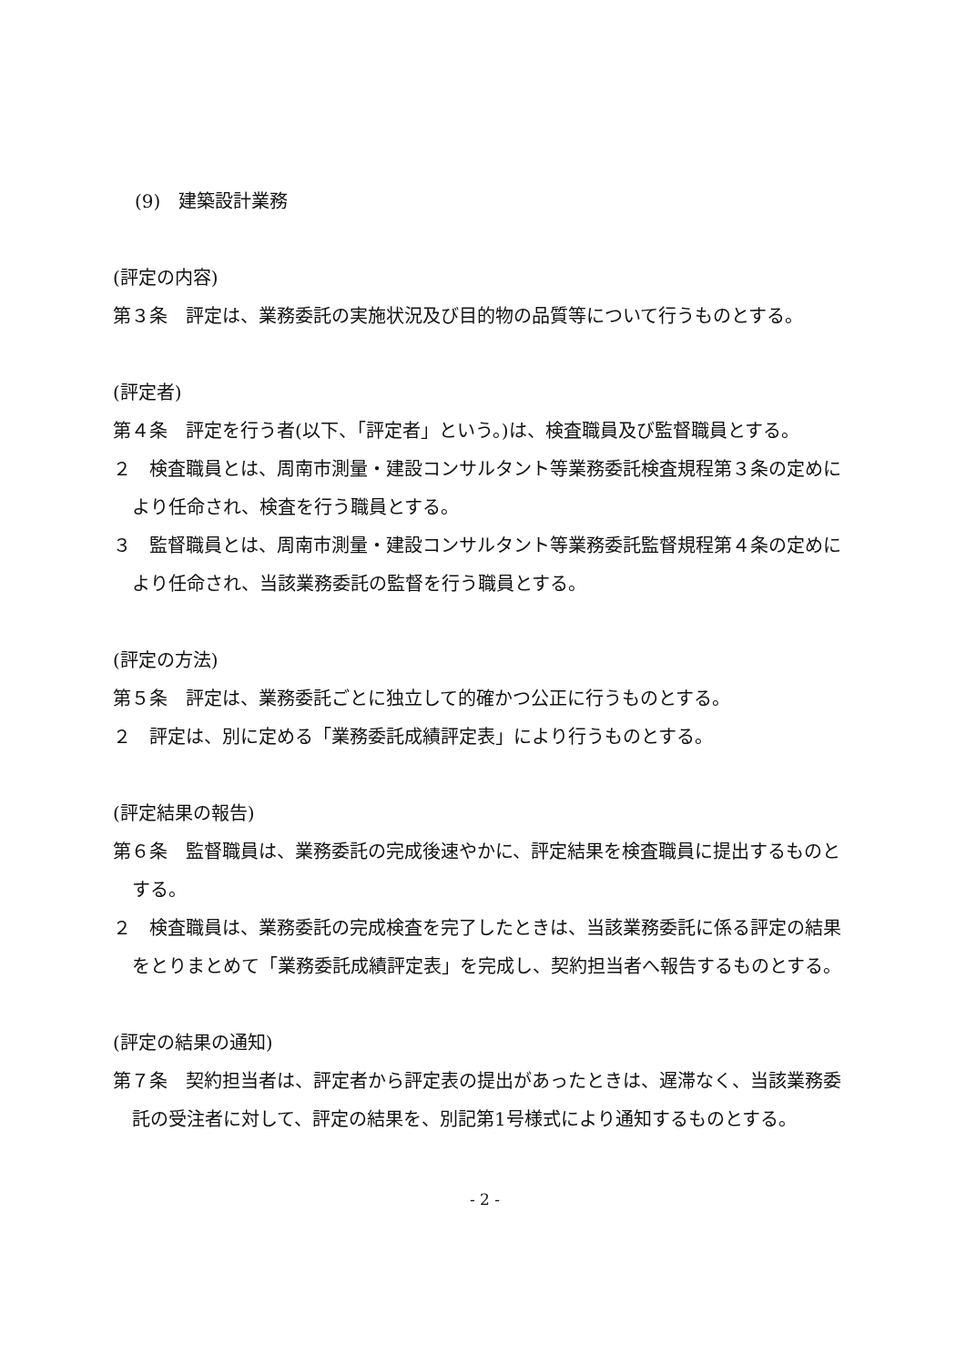(9)　建築設計業務
(評定の内容)
第３条　評定は、業務委託の実施状況及び目的物の品質等について行うものとする。
(評定者)
第４条　評定を行う者(以下、「評定者」という。)は、検査職員及び監督職員とする。
２　検査職員とは、周南市測量・建設コンサルタント等業務委託検査規程第３条の定めにより任命され、検査を行う職員とする。
３　監督職員とは、周南市測量・建設コンサルタント等業務委託監督規程第４条の定めにより任命され、当該業務委託の監督を行う職員とする。
(評定の方法)
第５条　評定は、業務委託ごとに独立して的確かつ公正に行うものとする。
２　評定は、別に定める「業務委託成績評定表」により行うものとする。
(評定結果の報告)
第６条　監督職員は、業務委託の完成後速やかに、評定結果を検査職員に提出するものとする。
２　検査職員は、業務委託の完成検査を完了したときは、当該業務委託に係る評定の結果をとりまとめて「業務委託成績評定表」を完成し、契約担当者へ報告するものとする。
(評定の結果の通知)
第７条　契約担当者は、評定者から評定表の提出があったときは、遅滞なく、当該業務委託の受注者に対して、評定の結果を、別記第1号様式により通知するものとする。
- 2 -